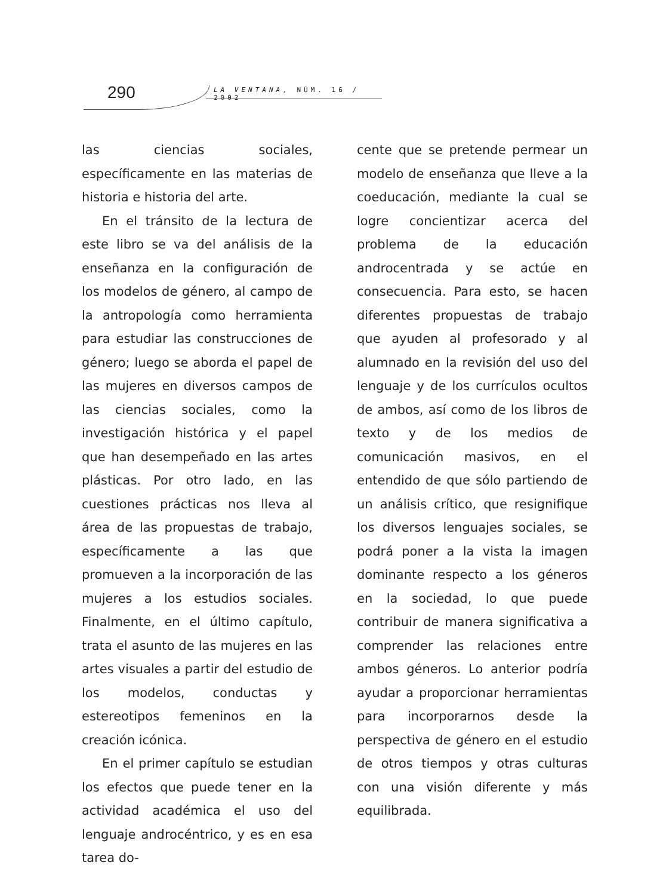290 LA VENTANA, NÚM. 16 / 2002
las ciencias sociales, específicamente en las materias de historia e historia del arte.
En el tránsito de la lectura de este libro se va del análisis de la enseñanza en la configuración de los modelos de género, al campo de la antropología como herramienta para estudiar las construcciones de género; luego se aborda el papel de las mujeres en diversos campos de las ciencias sociales, como la investigación histórica y el papel que han desempeñado en las artes plásticas. Por otro lado, en las cuestiones prácticas nos lleva al área de las propuestas de trabajo, específicamente a las que promueven a la incorporación de las mujeres a los estudios sociales. Finalmente, en el último capítulo, trata el asunto de las mujeres en las artes visuales a partir del estudio de los modelos, conductas y estereotipos femeninos en la creación icónica.
En el primer capítulo se estudian los efectos que puede tener en la actividad académica el uso del lenguaje androcéntrico, y es en esa tarea do-
cente que se pretende permear un modelo de enseñanza que lleve a la coeducación, mediante la cual se logre concientizar acerca del problema de la educación androcentrada y se actúe en consecuencia. Para esto, se hacen diferentes propuestas de trabajo que ayuden al profesorado y al alumnado en la revisión del uso del lenguaje y de los currículos ocultos de ambos, así como de los libros de texto y de los medios de comunicación masivos, en el entendido de que sólo partiendo de un análisis crítico, que resignifique los diversos lenguajes sociales, se podrá poner a la vista la imagen dominante respecto a los géneros en la sociedad, lo que puede contribuir de manera significativa a comprender las relaciones entre ambos géneros. Lo anterior podría ayudar a proporcionar herramientas para incorporarnos desde la perspectiva de género en el estudio de otros tiempos y otras culturas con una visión diferente y más equilibrada.